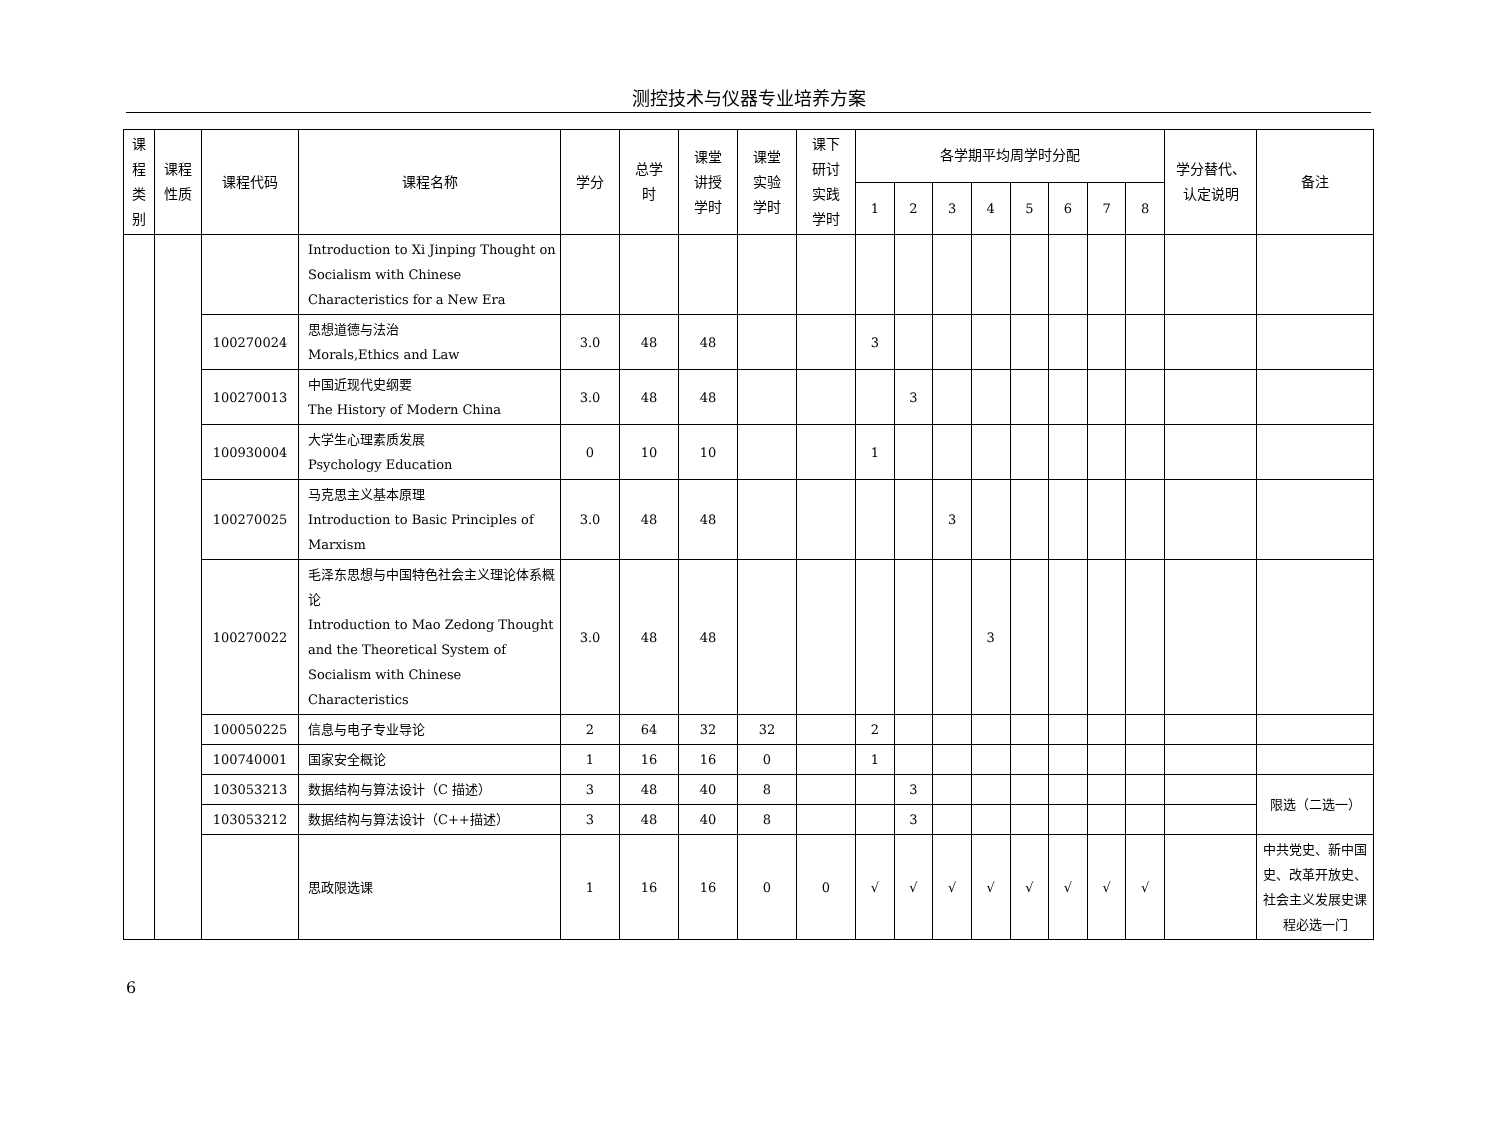测控技术与仪器专业培养方案
| 课 程 类 别 | 课程 性质 | 课程代码 | 课程名称 | 学分 | 总学 时 | 课堂 讲授 学时 | 课堂 实验 学时 | 课下 研讨 实践 学时 | 各学期平均周学时分配 | | | | | | | | 学分替代、 认定说明 | 备注 |
| --- | --- | --- | --- | --- | --- | --- | --- | --- | --- | --- | --- | --- | --- | --- | --- | --- | --- | --- |
| | | | | | | | | | 1 | 2 | 3 | 4 | 5 | 6 | 7 | 8 | | |
| | | | Introduction to Xi Jinping Thought on Socialism with Chinese Characteristics for a New Era | | | | | | | | | | | | | | | |
| | | 100270024 | 思想道德与法治 Morals,Ethics and Law | 3.0 | 48 | 48 | | | 3 | | | | | | | | | |
| | | 100270013 | 中国近现代史纲要 The History of Modern China | 3.0 | 48 | 48 | | | | 3 | | | | | | | | |
| | | 100930004 | 大学生心理素质发展 Psychology Education | 0 | 10 | 10 | | | 1 | | | | | | | | | |
| | | 100270025 | 马克思主义基本原理 Introduction to Basic Principles of Marxism | 3.0 | 48 | 48 | | | | | 3 | | | | | | | |
| | | 100270022 | 毛泽东思想与中国特色社会主义理论体系概论 Introduction to Mao Zedong Thought and the Theoretical System of Socialism with Chinese Characteristics | 3.0 | 48 | 48 | | | | | | 3 | | | | | | |
| | | 100050225 | 信息与电子专业导论 | 2 | 64 | 32 | 32 | | 2 | | | | | | | | | |
| | | 100740001 | 国家安全概论 | 1 | 16 | 16 | 0 | | 1 | | | | | | | | | |
| | | 103053213 | 数据结构与算法设计（C 描述） | 3 | 48 | 40 | 8 | | | 3 | | | | | | | | 限选（二选一） |
| | | 103053212 | 数据结构与算法设计（C++描述） | 3 | 48 | 40 | 8 | | | 3 | | | | | | | | |
| | | | 思政限选课 | 1 | 16 | 16 | 0 | 0 | √ | √ | √ | √ | √ | √ | √ | √ | | 中共党史、新中国史、改革开放史、社会主义发展史课程必选一门 |
6